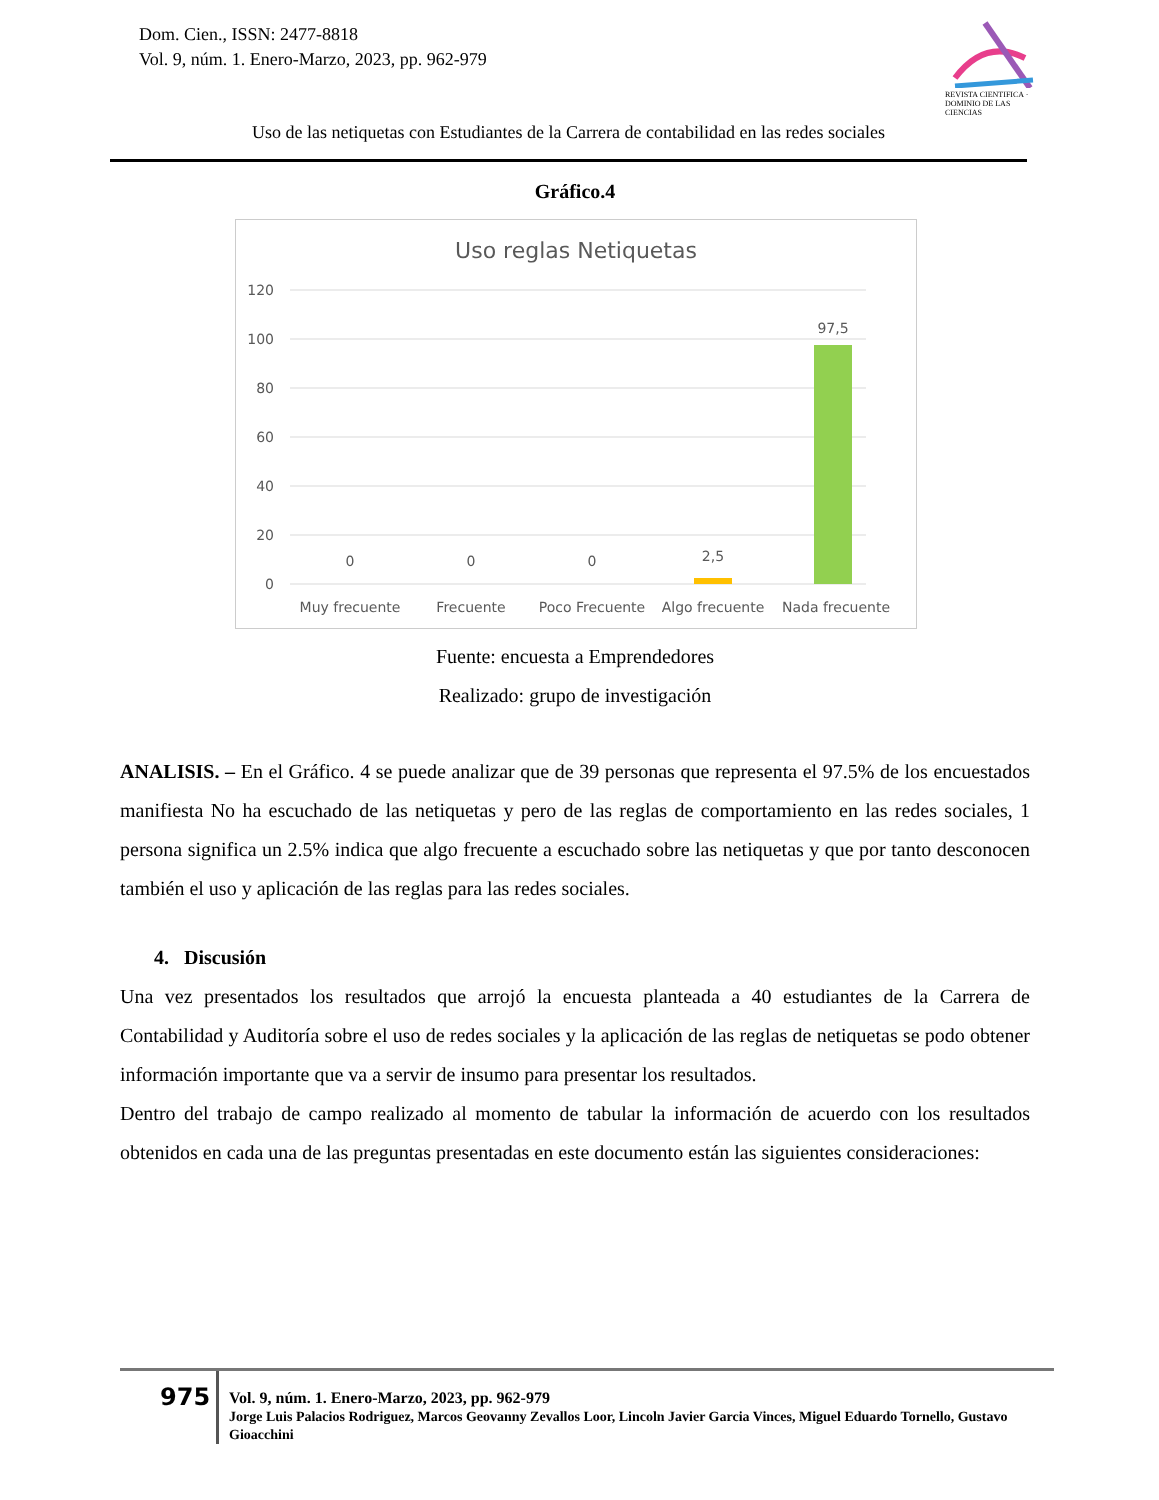Dom. Cien., ISSN: 2477-8818
Vol. 9, núm. 1. Enero-Marzo, 2023, pp. 962-979
REVISTA CIENTIFICA · DOMINIO DE LAS CIENCIAS
Uso de las netiquetas con Estudiantes de la Carrera de contabilidad en las redes sociales
Gráfico.4
Uso reglas Netiquetas
120
100
80
60
40
20
0
0
0
0
2,5
97,5
Muy frecuente
Frecuente
Poco Frecuente
Algo frecuente
Nada frecuente
Fuente: encuesta a Emprendedores
Realizado: grupo de investigación
ANALISIS. – En el Gráfico. 4 se puede analizar que de 39 personas que representa el 97.5% de los encuestados manifiesta No ha escuchado de las netiquetas y pero de las reglas de comportamiento en las redes sociales, 1 persona significa un 2.5% indica que algo frecuente a escuchado sobre las netiquetas y que por tanto desconocen también el uso y aplicación de las reglas para las redes sociales.
4. Discusión
Una vez presentados los resultados que arrojó la encuesta planteada a 40 estudiantes de la Carrera de Contabilidad y Auditoría sobre el uso de redes sociales y la aplicación de las reglas de netiquetas se podo obtener información importante que va a servir de insumo para presentar los resultados.
Dentro del trabajo de campo realizado al momento de tabular la información de acuerdo con los resultados obtenidos en cada una de las preguntas presentadas en este documento están las siguientes consideraciones:
975
Vol. 9, núm. 1. Enero-Marzo, 2023, pp. 962-979
Jorge Luis Palacios Rodriguez, Marcos Geovanny Zevallos Loor, Lincoln Javier Garcia Vinces, Miguel Eduardo Tornello, Gustavo Gioacchini